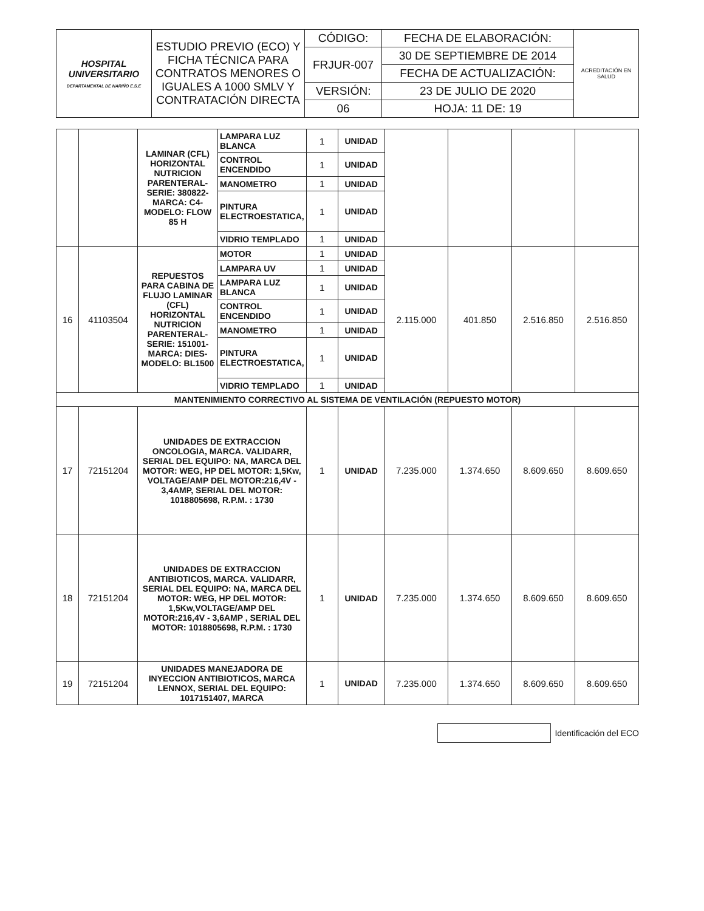| HOSPITAL UNIVERSITARIO DEPARTAMENTAL DE NARIÑO E.S.E | ESTUDIO PREVIO (ECO) Y FICHA TÉCNICA PARA CONTRATOS MENORES O IGUALES A 1000 SMLV Y CONTRATACIÓN DIRECTA | CÓDIGO: | FECHA DE ELABORACIÓN: | ACREDITACIÓN EN SALUD |
| | | FRJUR-007 | 30 DE SEPTIEMBRE DE 2014 | |
| | | | FECHA DE ACTUALIZACIÓN: | |
| | | VERSIÓN: | 23 DE JULIO DE 2020 | |
| | | 06 | HOJA: 11 DE: 19 | |
| | | LAMINAR (CFL) HORIZONTAL NUTRICION PARENTERAL- SERIE: 380822- MARCA: C4- MODELO: FLOW 85 H | LAMPARA LUZ BLANCA | 1 | UNIDAD | | | | |
| | | | CONTROL ENCENDIDO | 1 | UNIDAD | | | | |
| | | | MANOMETRO | 1 | UNIDAD | | | | |
| | | | PINTURA ELECTROESTATICA, | 1 | UNIDAD | | | | |
| | | | VIDRIO TEMPLADO | 1 | UNIDAD | | | | |
| 16 | 41103504 | REPUESTOS PARA CABINA DE FLUJO LAMINAR (CFL) HORIZONTAL NUTRICION PARENTERAL- SERIE: 151001- MARCA: DIES- MODELO: BL1500 | MOTOR | 1 | UNIDAD | 2.115.000 | 401.850 | 2.516.850 | 2.516.850 |
| | | | LAMPARA UV | 1 | UNIDAD | | | | |
| | | | LAMPARA LUZ BLANCA | 1 | UNIDAD | | | | |
| | | | CONTROL ENCENDIDO | 1 | UNIDAD | | | | |
| | | | MANOMETRO | 1 | UNIDAD | | | | |
| | | | PINTURA ELECTROESTATICA, | 1 | UNIDAD | | | | |
| | | | VIDRIO TEMPLADO | 1 | UNIDAD | | | | |
| MANTENIMIENTO CORRECTIVO AL SISTEMA DE VENTILACIÓN (REPUESTO MOTOR) | | | | | | | | | |
| 17 | 72151204 | UNIDADES DE EXTRACCION ONCOLOGIA, MARCA. VALIDARR, SERIAL DEL EQUIPO: NA, MARCA DEL MOTOR: WEG, HP DEL MOTOR: 1,5Kw, VOLTAGE/AMP DEL MOTOR:216,4V - 3,4AMP, SERIAL DEL MOTOR: 1018805698, R.P.M. : 1730 | | 1 | UNIDAD | 7.235.000 | 1.374.650 | 8.609.650 | 8.609.650 |
| 18 | 72151204 | UNIDADES DE EXTRACCION ANTIBIOTICOS, MARCA. VALIDARR, SERIAL DEL EQUIPO: NA, MARCA DEL MOTOR: WEG, HP DEL MOTOR: 1,5Kw,VOLTAGE/AMP DEL MOTOR:216,4V - 3,6AMP , SERIAL DEL MOTOR: 1018805698, R.P.M. : 1730 | | 1 | UNIDAD | 7.235.000 | 1.374.650 | 8.609.650 | 8.609.650 |
| 19 | 72151204 | UNIDADES MANEJADORA DE INYECCION ANTIBIOTICOS, MARCA LENNOX, SERIAL DEL EQUIPO: 1017151407, MARCA | | 1 | UNIDAD | 7.235.000 | 1.374.650 | 8.609.650 | 8.609.650 |
Identificación del ECO